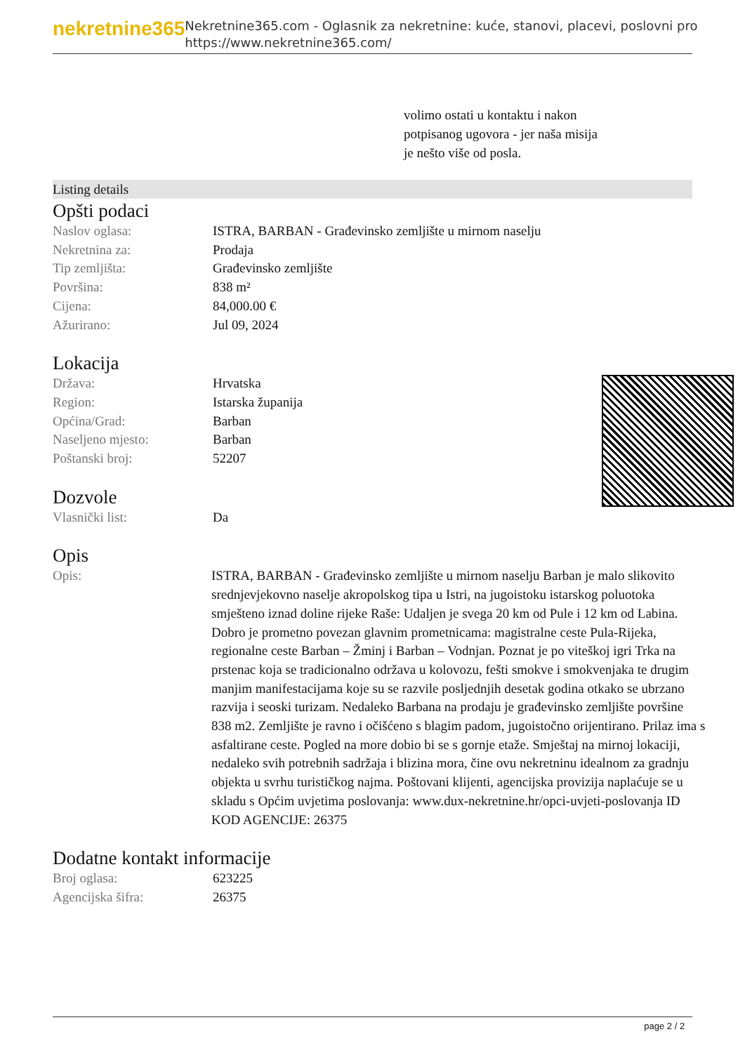nekretnine365
Nekretnine365.com - Oglasnik za nekretnine: kuće, stanovi, placevi, poslovni pro
https://www.nekretnine365.com/
volimo ostati u kontaktu i nakon potpisanog ugovora - jer naša misija je nešto više od posla.
Listing details
Opšti podaci
| Naslov oglasa: | ISTRA, BARBAN - Građevinsko zemljište u mirnom naselju |
| Nekretnina za: | Prodaja |
| Tip zemljišta: | Građevinsko zemljište |
| Površina: | 838 m² |
| Cijena: | 84,000.00 € |
| Ažurirano: | Jul 09, 2024 |
Lokacija
| Država: | Hrvatska |
| Region: | Istarska županija |
| Općina/Grad: | Barban |
| Naseljeno mjesto: | Barban |
| Poštanski broj: | 52207 |
Dozvole
| Vlasnički list: | Da |
Opis
| Opis: | ISTRA, BARBAN - Građevinsko zemljište u mirnom naselju Barban je malo slikovito srednjevjekovno naselje akropolskog tipa u Istri, na jugoistoku istarskog poluotoka smješteno iznad doline rijeke Raše: Udaljen je svega 20 km od Pule i 12 km od Labina. Dobro je prometno povezan glavnim prometnicama: magistralne ceste Pula-Rijeka, regionalne ceste Barban – Žminj i Barban – Vodnjan. Poznat je po viteškoj igri Trka na prstenac koja se tradicionalno održava u kolovozu, fešti smokve i smokvenjaka te drugim manjim manifestacijama koje su se razvile posljednjih desetak godina otkako se ubrzano razvija i seoski turizam. Nedaleko Barbana na prodaju je građevinsko zemljište površine 838 m2. Zemljište je ravno i očišćeno s blagim padom, jugoistočno orijentirano. Prilaz ima s asfaltirane ceste. Pogled na more dobio bi se s gornje etaže. Smještaj na mirnoj lokaciji, nedaleko svih potrebnih sadržaja i blizina mora, čine ovu nekretninu idealnom za gradnju objekta u svrhu turističkog najma. Poštovani klijenti, agencijska provizija naplaćuje se u skladu s Općim uvjetima poslovanja: www.dux-nekretnine.hr/opci-uvjeti-poslovanja ID KOD AGENCIJE: 26375 |
Dodatne kontakt informacije
| Broj oglasa: | 623225 |
| Agencijska šifra: | 26375 |
page 2 / 2